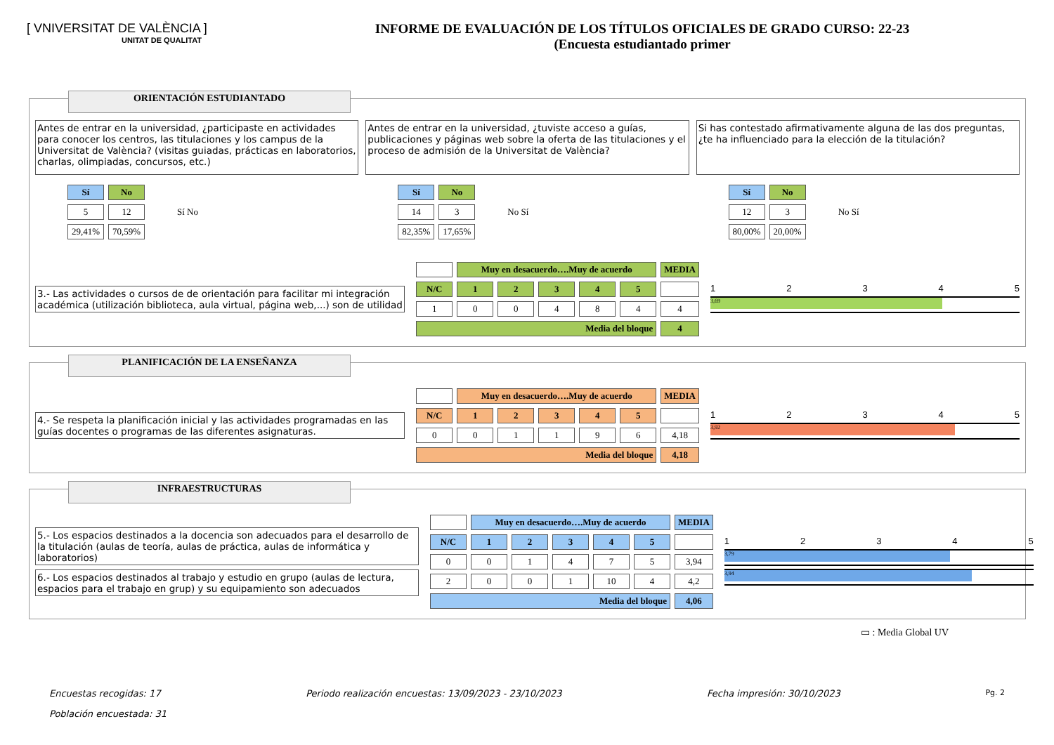[ VNIVERSITAT DE VALÈNCIA ]
UNITAT DE QUALITAT
INFORME DE EVALUACIÓN DE LOS TÍTULOS OFICIALES DE GRADO CURSO: 22-23
(Encuesta estudiantado primer
ORIENTACIÓN ESTUDIANTADO
Antes de entrar en la universidad, ¿participaste en actividades para conocer los centros, las titulaciones y los campus de la Universitat de València? (visitas guiadas, prácticas en laboratorios, charlas, olimpiadas, concursos, etc.)
Antes de entrar en la universidad, ¿tuviste acceso a guías, publicaciones y páginas web sobre la oferta de las titulaciones y el proceso de admisión de la Universitat de València?
Si has contestado afirmativamente alguna de las dos preguntas, ¿te ha influenciado para la elección de la titulación?
| Sí | No |
| --- | --- |
| 5 | 12 |
| 29,41% | 70,59% |
Sí No
| Sí | No |
| --- | --- |
| 14 | 3 |
| 82,35% | 17,65% |
No Sí
| Sí | No |
| --- | --- |
| 12 | 3 |
| 80,00% | 20,00% |
No Sí
3.- Las actividades o cursos de de orientación para facilitar mi integración académica (utilización biblioteca, aula virtual, página web,...) son de utilidad
| | Muy en desacuerdo….Muy de acuerdo | | | | | MEDIA |
| --- | --- | --- | --- | --- | --- | --- |
| N/C | 1 | 2 | 3 | 4 | 5 | |
| 1 | 0 | 0 | 4 | 8 | 4 | 4 |
| Media del bloque | | | | | | 4 |
12345
3,69
PLANIFICACIÓN DE LA ENSEÑANZA
4.- Se respeta la planificación inicial y las actividades programadas en las guías docentes o programas de las diferentes asignaturas.
| | Muy en desacuerdo….Muy de acuerdo | | | | | MEDIA |
| --- | --- | --- | --- | --- | --- | --- |
| N/C | 1 | 2 | 3 | 4 | 5 | |
| 0 | 0 | 1 | 1 | 9 | 6 | 4,18 |
| Media del bloque | | | | | | 4,18 |
12345
3,92
INFRAESTRUCTURAS
5.- Los espacios destinados a la docencia son adecuados para el desarrollo de la titulación (aulas de teoría, aulas de práctica, aulas de informática y laboratorios)
6.- Los espacios destinados al trabajo y estudio en grupo (aulas de lectura, espacios para el trabajo en grup) y su equipamiento son adecuados
| | Muy en desacuerdo….Muy de acuerdo | | | | | MEDIA |
| --- | --- | --- | --- | --- | --- | --- |
| N/C | 1 | 2 | 3 | 4 | 5 | |
| 0 | 0 | 1 | 4 | 7 | 5 | 3,94 |
| 2 | 0 | 0 | 1 | 10 | 4 | 4,2 |
| Media del bloque | | | | | | 4,06 |
12345
3,79
3,94
▭ : Media Global UV
Encuestas recogidas: 17 Periodo realización encuestas: 13/09/2023 - 23/10/2023 Fecha impresión: 30/10/2023 Pg. 2
Población encuestada: 31